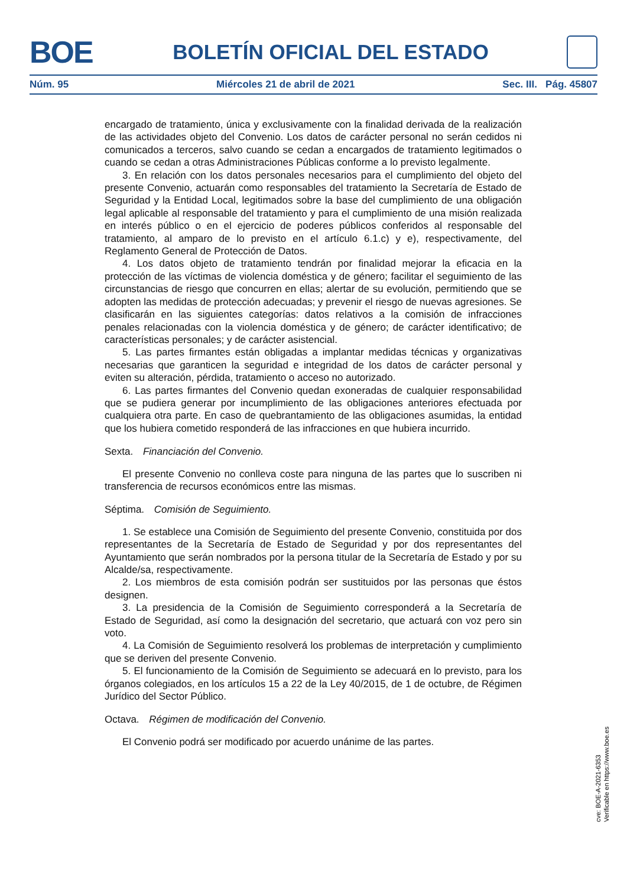BOE
BOLETÍN OFICIAL DEL ESTADO
Núm. 95 Miércoles 21 de abril de 2021 Sec. III. Pág. 45807
encargado de tratamiento, única y exclusivamente con la finalidad derivada de la realización de las actividades objeto del Convenio. Los datos de carácter personal no serán cedidos ni comunicados a terceros, salvo cuando se cedan a encargados de tratamiento legitimados o cuando se cedan a otras Administraciones Públicas conforme a lo previsto legalmente.
3. En relación con los datos personales necesarios para el cumplimiento del objeto del presente Convenio, actuarán como responsables del tratamiento la Secretaría de Estado de Seguridad y la Entidad Local, legitimados sobre la base del cumplimiento de una obligación legal aplicable al responsable del tratamiento y para el cumplimiento de una misión realizada en interés público o en el ejercicio de poderes públicos conferidos al responsable del tratamiento, al amparo de lo previsto en el artículo 6.1.c) y e), respectivamente, del Reglamento General de Protección de Datos.
4. Los datos objeto de tratamiento tendrán por finalidad mejorar la eficacia en la protección de las víctimas de violencia doméstica y de género; facilitar el seguimiento de las circunstancias de riesgo que concurren en ellas; alertar de su evolución, permitiendo que se adopten las medidas de protección adecuadas; y prevenir el riesgo de nuevas agresiones. Se clasificarán en las siguientes categorías: datos relativos a la comisión de infracciones penales relacionadas con la violencia doméstica y de género; de carácter identificativo; de características personales; y de carácter asistencial.
5. Las partes firmantes están obligadas a implantar medidas técnicas y organizativas necesarias que garanticen la seguridad e integridad de los datos de carácter personal y eviten su alteración, pérdida, tratamiento o acceso no autorizado.
6. Las partes firmantes del Convenio quedan exoneradas de cualquier responsabilidad que se pudiera generar por incumplimiento de las obligaciones anteriores efectuada por cualquiera otra parte. En caso de quebrantamiento de las obligaciones asumidas, la entidad que los hubiera cometido responderá de las infracciones en que hubiera incurrido.
Sexta. Financiación del Convenio.
El presente Convenio no conlleva coste para ninguna de las partes que lo suscriben ni transferencia de recursos económicos entre las mismas.
Séptima. Comisión de Seguimiento.
1. Se establece una Comisión de Seguimiento del presente Convenio, constituida por dos representantes de la Secretaría de Estado de Seguridad y por dos representantes del Ayuntamiento que serán nombrados por la persona titular de la Secretaría de Estado y por su Alcalde/sa, respectivamente.
2. Los miembros de esta comisión podrán ser sustituidos por las personas que éstos designen.
3. La presidencia de la Comisión de Seguimiento corresponderá a la Secretaría de Estado de Seguridad, así como la designación del secretario, que actuará con voz pero sin voto.
4. La Comisión de Seguimiento resolverá los problemas de interpretación y cumplimiento que se deriven del presente Convenio.
5. El funcionamiento de la Comisión de Seguimiento se adecuará en lo previsto, para los órganos colegiados, en los artículos 15 a 22 de la Ley 40/2015, de 1 de octubre, de Régimen Jurídico del Sector Público.
Octava. Régimen de modificación del Convenio.
El Convenio podrá ser modificado por acuerdo unánime de las partes.
cve: BOE-A-2021-6353
Verificable en https://www.boe.es